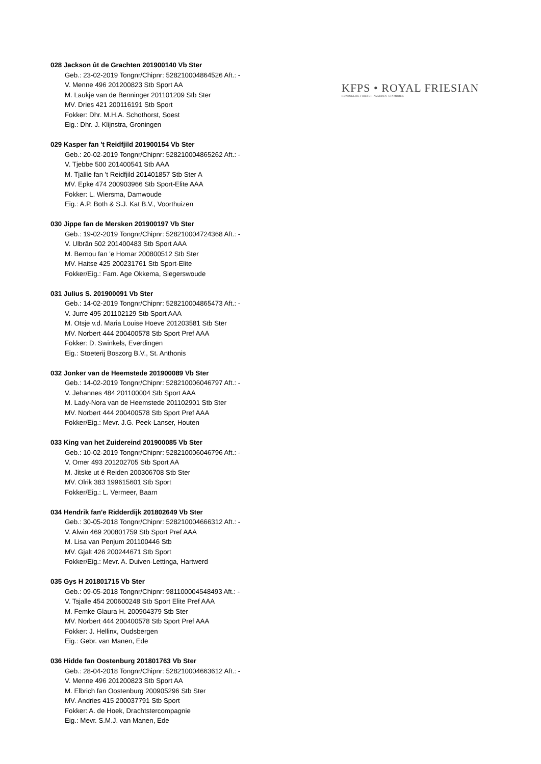KFPS • ROYAL FRIESIAN
KONINKLIJK FRIESCH PAARDEN-STAMBOEK
028 Jackson ût de Grachten 201900140 Vb Ster
Geb.: 23-02-2019 Tongnr/Chipnr: 528210004864526 Aft.: -
V. Menne 496 201200823 Stb Sport AA
M. Laukje van de Benninger 201101209 Stb Ster
MV. Dries 421 200116191 Stb Sport
Fokker: Dhr. M.H.A. Schothorst, Soest
Eig.: Dhr. J. Klijnstra, Groningen
029 Kasper fan 't Reidfjild 201900154 Vb Ster
Geb.: 20-02-2019 Tongnr/Chipnr: 528210004865262 Aft.: -
V. Tjebbe 500 201400541 Stb AAA
M. Tjallie fan 't Reidfjild 201401857 Stb Ster A
MV. Epke 474 200903966 Stb Sport-Elite AAA
Fokker: L. Wiersma, Damwoude
Eig.: A.P. Both & S.J. Kat B.V., Voorthuizen
030 Jippe fan de Mersken 201900197 Vb Ster
Geb.: 19-02-2019 Tongnr/Chipnr: 528210004724368 Aft.: -
V. Ulbrân 502 201400483 Stb Sport AAA
M. Bernou fan 'e Homar 200800512 Stb Ster
MV. Haitse 425 200231761 Stb Sport-Elite
Fokker/Eig.: Fam. Age Okkema, Siegerswoude
031 Julius S. 201900091 Vb Ster
Geb.: 14-02-2019 Tongnr/Chipnr: 528210004865473 Aft.: -
V. Jurre 495 201102129 Stb Sport AAA
M. Otsje v.d. Maria Louise Hoeve 201203581 Stb Ster
MV. Norbert 444 200400578 Stb Sport Pref AAA
Fokker: D. Swinkels, Everdingen
Eig.: Stoeterij Boszorg B.V., St. Anthonis
032 Jonker van de Heemstede 201900089 Vb Ster
Geb.: 14-02-2019 Tongnr/Chipnr: 528210006046797 Aft.: -
V. Jehannes 484 201100004 Stb Sport AAA
M. Lady-Nora van de Heemstede 201102901 Stb Ster
MV. Norbert 444 200400578 Stb Sport Pref AAA
Fokker/Eig.: Mevr. J.G. Peek-Lanser, Houten
033 King van het Zuidereind 201900085 Vb Ster
Geb.: 10-02-2019 Tongnr/Chipnr: 528210006046796 Aft.: -
V. Omer 493 201202705 Stb Sport AA
M. Jitske ut é Reiden 200306708 Stb Ster
MV. Olrik 383 199615601 Stb Sport
Fokker/Eig.: L. Vermeer, Baarn
034 Hendrik fan'e Ridderdijk 201802649 Vb Ster
Geb.: 30-05-2018 Tongnr/Chipnr: 528210004666312 Aft.: -
V. Alwin 469 200801759 Stb Sport Pref AAA
M. Lisa van Penjum 201100446 Stb
MV. Gjalt 426 200244671 Stb Sport
Fokker/Eig.: Mevr. A. Duiven-Lettinga, Hartwerd
035 Gys H 201801715 Vb Ster
Geb.: 09-05-2018 Tongnr/Chipnr: 981100004548493 Aft.: -
V. Tsjalle 454 200600248 Stb Sport Elite Pref AAA
M. Femke Glaura H. 200904379 Stb Ster
MV. Norbert 444 200400578 Stb Sport Pref AAA
Fokker: J. Hellinx, Oudsbergen
Eig.: Gebr. van Manen, Ede
036 Hidde fan Oostenburg 201801763 Vb Ster
Geb.: 28-04-2018 Tongnr/Chipnr: 528210004663612 Aft.: -
V. Menne 496 201200823 Stb Sport AA
M. Elbrich fan Oostenburg 200905296 Stb Ster
MV. Andries 415 200037791 Stb Sport
Fokker: A. de Hoek, Drachtstercompagnie
Eig.: Mevr. S.M.J. van Manen, Ede